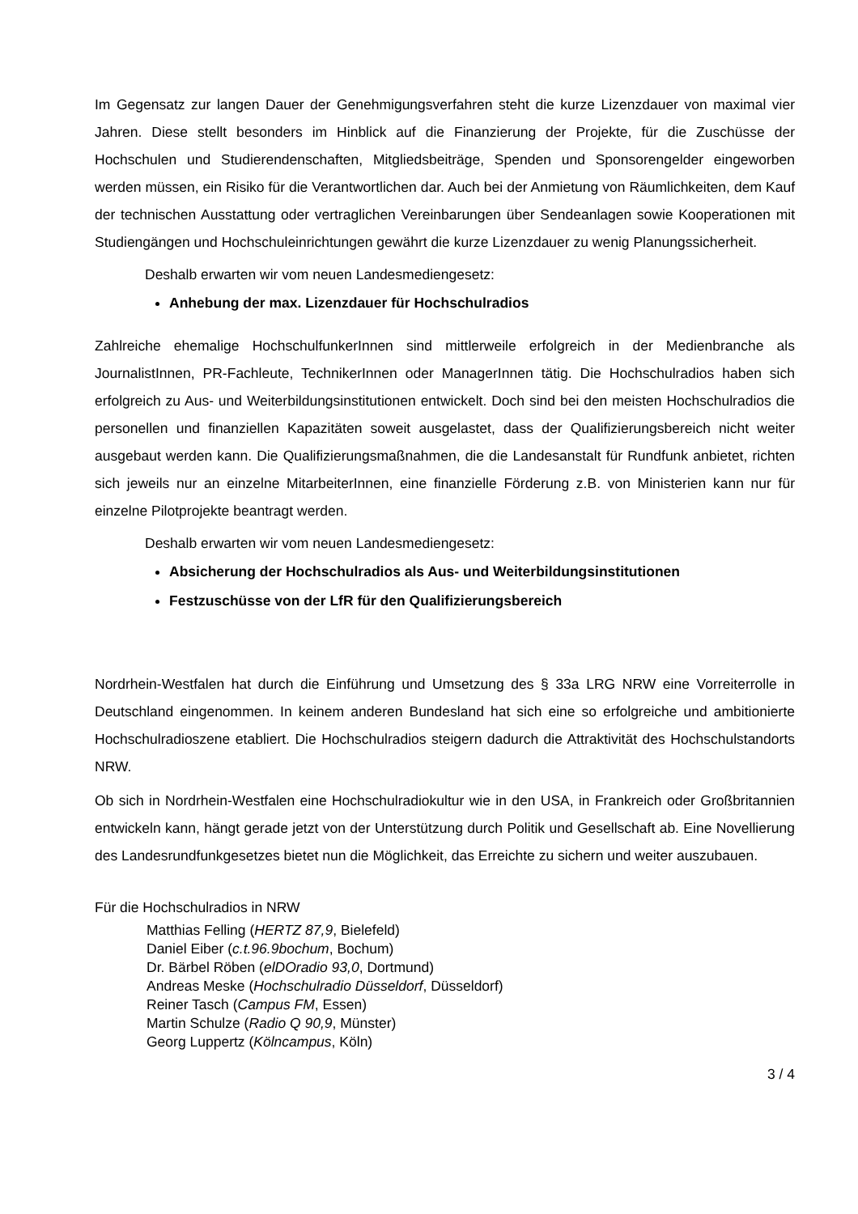Im Gegensatz zur langen Dauer der Genehmigungsverfahren steht die kurze Lizenzdauer von maximal vier Jahren. Diese stellt besonders im Hinblick auf die Finanzierung der Projekte, für die Zuschüsse der Hochschulen und Studierendenschaften, Mitgliedsbeiträge, Spenden und Sponsorengelder eingeworben werden müssen, ein Risiko für die Verantwortlichen dar. Auch bei der Anmietung von Räumlichkeiten, dem Kauf der technischen Ausstattung oder vertraglichen Vereinbarungen über Sendeanlagen sowie Kooperationen mit Studiengängen und Hochschul­einrichtungen gewährt die kurze Lizenzdauer zu wenig Planungssicherheit.
Deshalb erwarten wir vom neuen Landesmediengesetz:
Anhebung der max. Lizenzdauer für Hochschulradios
Zahlreiche ehemalige HochschulfunkerInnen sind mittlerweile erfolgreich in der Medienbranche als JournalistInnen, PR-Fachleute, TechnikerInnen oder ManagerInnen tätig. Die Hochschulradios haben sich erfolgreich zu Aus- und Weiterbildungsinstitutionen entwickelt. Doch sind bei den meisten Hochschulradios die personellen und finanziellen Kapazitäten soweit ausgelastet, dass der Qualifizierungsbereich nicht weiter ausgebaut werden kann. Die Qualifizierungsmaßnahmen, die die Landesanstalt für Rundfunk anbietet, richten sich jeweils nur an einzelne MitarbeiterInnen, eine finanzielle Förderung z.B. von Ministerien kann nur für einzelne Pilotprojekte beantragt werden.
Deshalb erwarten wir vom neuen Landesmediengesetz:
Absicherung der Hochschulradios als Aus- und Weiterbildungsinstitutionen
Festzuschüsse von der LfR für den Qualifizierungsbereich
Nordrhein-Westfalen hat durch die Einführung und Umsetzung des § 33a LRG NRW eine Vorreiterrolle in Deutschland eingenommen. In keinem anderen Bundesland hat sich eine so erfolgreiche und ambitionierte Hochschulradioszene etabliert. Die Hochschulradios steigern dadurch die Attraktivität des Hochschulstandorts NRW.
Ob sich in Nordrhein-Westfalen eine Hochschulradiokultur wie in den USA, in Frankreich oder Großbritannien entwickeln kann, hängt gerade jetzt von der Unterstützung durch Politik und Gesellschaft ab. Eine Novellierung des Landesrundfunkgesetzes bietet nun die Möglichkeit, das Erreichte zu sichern und weiter auszubauen.
Für die Hochschulradios in NRW
Matthias Felling (HERTZ 87,9, Bielefeld)
Daniel Eiber (c.t.96.9bochum, Bochum)
Dr. Bärbel Röben (elDOradio 93,0, Dortmund)
Andreas Meske (Hochschulradio Düsseldorf, Düsseldorf)
Reiner Tasch (Campus FM, Essen)
Martin Schulze (Radio Q 90,9, Münster)
Georg Luppertz (Kölncampus, Köln)
3 / 4